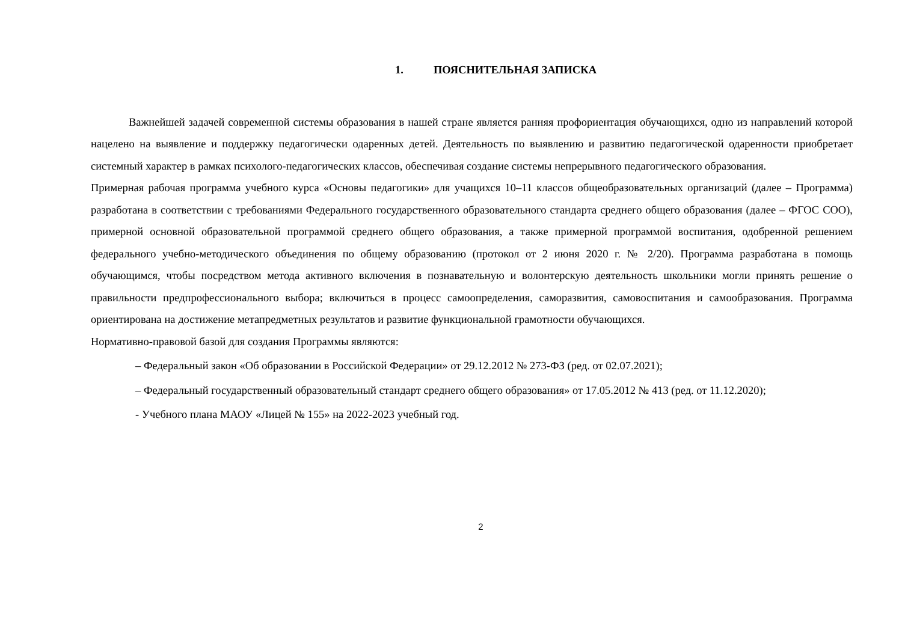1. ПОЯСНИТЕЛЬНАЯ ЗАПИСКА
Важнейшей задачей современной системы образования в нашей стране является ранняя профориентация обучающихся, одно из направлений которой нацелено на выявление и поддержку педагогически одаренных детей. Деятельность по выявлению и развитию педагогической одаренности приобретает системный характер в рамках психолого-педагогических классов, обеспечивая создание системы непрерывного педагогического образования.
Примерная рабочая программа учебного курса «Основы педагогики» для учащихся 10–11 классов общеобразовательных организаций (далее – Программа) разработана в соответствии с требованиями Федерального государственного образовательного стандарта среднего общего образования (далее – ФГОС СОО), примерной основной образовательной программой среднего общего образования, а также примерной программой воспитания, одобренной решением федерального учебно-методического объединения по общему образованию (протокол от 2 июня 2020 г. № 2/20). Программа разработана в помощь обучающимся, чтобы посредством метода активного включения в познавательную и волонтерскую деятельность школьники могли принять решение о правильности предпрофессионального выбора; включиться в процесс самоопределения, саморазвития, самовоспитания и самообразования. Программа ориентирована на достижение метапредметных результатов и развитие функциональной грамотности обучающихся.
Нормативно-правовой базой для создания Программы являются:
– Федеральный закон «Об образовании в Российской Федерации» от 29.12.2012 № 273-ФЗ (ред. от 02.07.2021);
– Федеральный государственный образовательный стандарт среднего общего образования» от 17.05.2012 № 413 (ред. от 11.12.2020);
- Учебного плана МАОУ «Лицей № 155» на 2022-2023 учебный год.
2